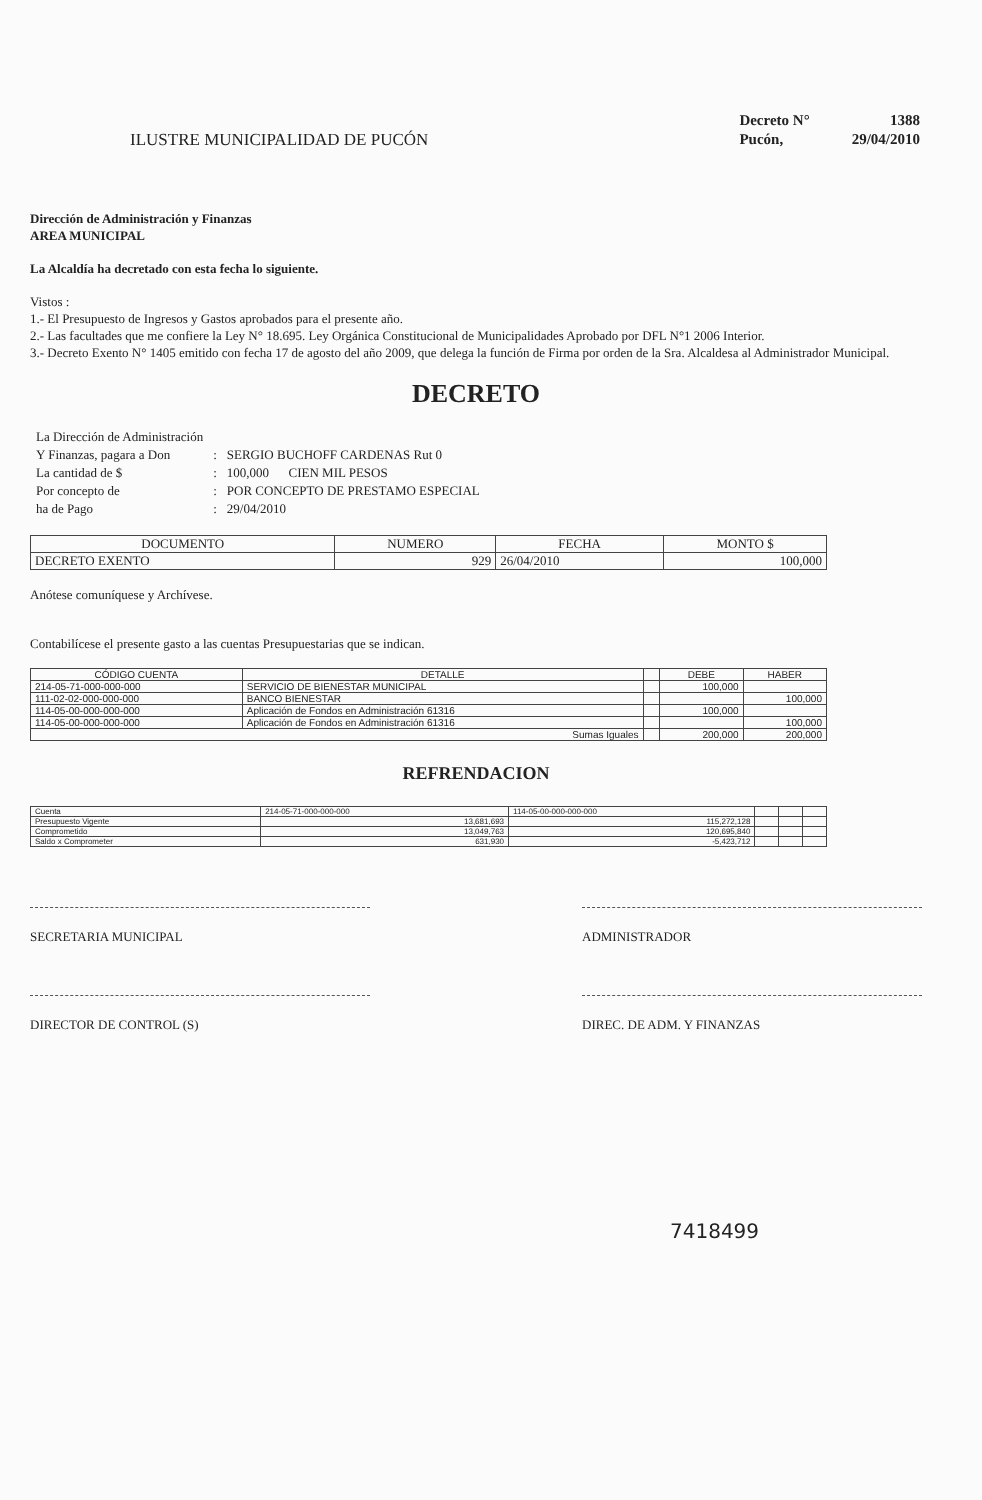ILUSTRE MUNICIPALIDAD DE PUCÓN
| Decreto N° | 1388 |
| Pucón, | 29/04/2010 |
Dirección de Administración y Finanzas
AREA MUNICIPAL
La Alcaldía ha decretado con esta fecha lo siguiente.
Vistos :
1.- El Presupuesto de Ingresos y Gastos aprobados para el presente año.
2.- Las facultades que me confiere la Ley N° 18.695. Ley Orgánica Constitucional de Municipalidades Aprobado por DFL N°1 2006 Interior.
3.- Decreto Exento N° 1405 emitido con fecha 17 de agosto del año 2009, que delega la función de Firma por orden de la Sra. Alcaldesa al Administrador Municipal.
DECRETO
| La Dirección de Administración | | |
| Y Finanzas, pagara a Don | : | SERGIO BUCHOFF CARDENAS Rut 0 |
| La cantidad de $ | : | 100,000 CIEN MIL PESOS |
| Por concepto de | : | POR CONCEPTO DE PRESTAMO ESPECIAL |
| ha de Pago | : | 29/04/2010 |
| DOCUMENTO | NUMERO | FECHA | MONTO $ |
| --- | --- | --- | --- |
| DECRETO EXENTO | 929 | 26/04/2010 | 100,000 |
Anótese comuníquese y Archívese.
Contabilícese el presente gasto a las cuentas Presupuestarias que se indican.
| CÓDIGO CUENTA | DETALLE | | DEBE | HABER |
| --- | --- | --- | --- | --- |
| 214-05-71-000-000-000 | SERVICIO DE BIENESTAR MUNICIPAL | | 100,000 | |
| 111-02-02-000-000-000 | BANCO BIENESTAR | | | 100,000 |
| 114-05-00-000-000-000 | Aplicación de Fondos en Administración 61316 | | 100,000 | |
| 114-05-00-000-000-000 | Aplicación de Fondos en Administración 61316 | | | 100,000 |
| Sumas Iguales | | | 200,000 | 200,000 |
REFRENDACION
| Cuenta | 214-05-71-000-000-000 | 114-05-00-000-000-000 | | | |
| Presupuesto Vigente | 13,681,693 | 115,272,128 | | | |
| Comprometido | 13,049,763 | 120,695,840 | | | |
| Saldo x Comprometer | 631,930 | -5,423,712 | | | |
SECRETARIA MUNICIPAL ADMINISTRADOR
DIRECTOR DE CONTROL (S) DIREC. DE ADM. Y FINANZAS
7418499